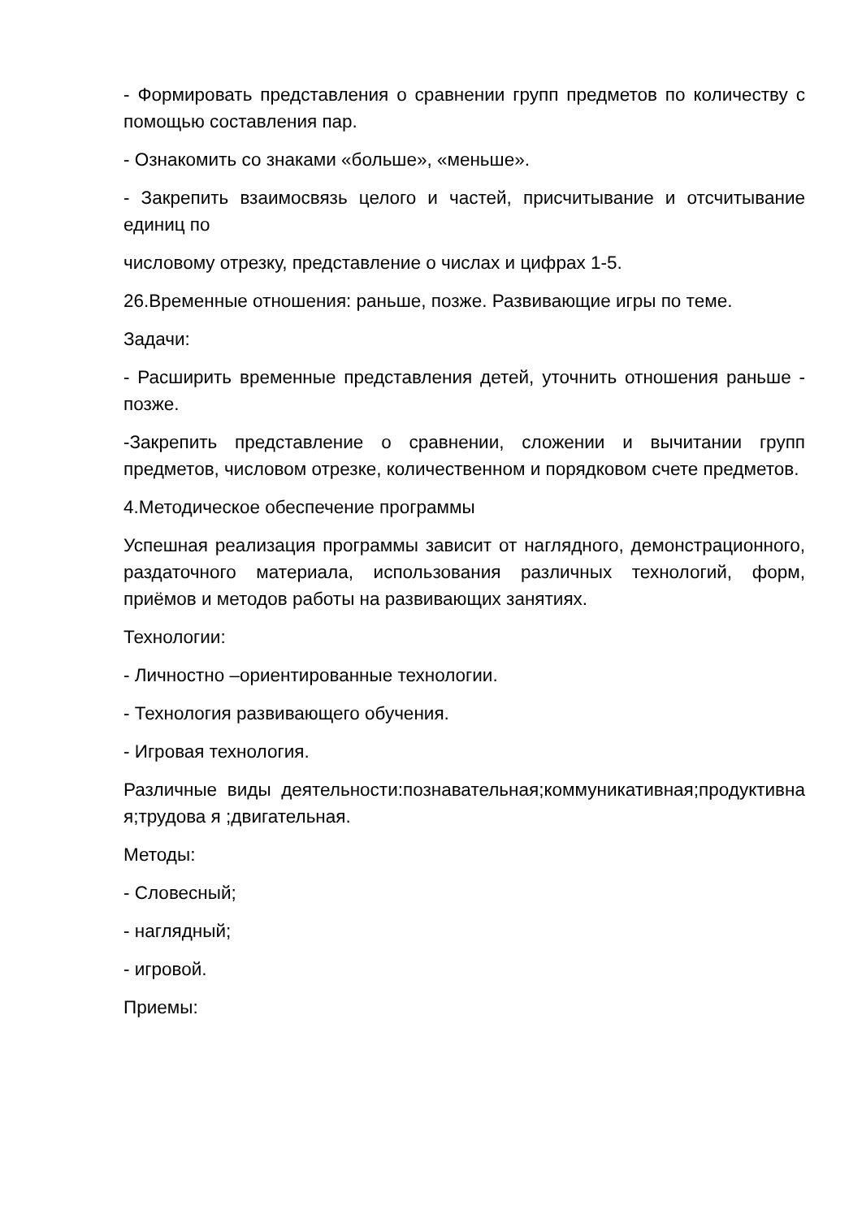- Формировать представления о сравнении групп предметов по количеству с помощью составления пар.
- Ознакомить со знаками «больше», «меньше».
- Закрепить взаимосвязь целого и частей, присчитывание и отсчитывание единиц по
числовому отрезку, представление о числах и цифрах 1-5.
26.Временные отношения: раньше, позже. Развивающие игры по теме.
Задачи:
- Расширить временные представления детей, уточнить отношения раньше - позже.
-Закрепить представление о сравнении, сложении и вычитании групп предметов, числовом отрезке, количественном и порядковом счете предметов.
4.Методическое обеспечение программы
Успешная реализация программы зависит от наглядного, демонстрационного, раздаточного материала, использования различных технологий, форм, приёмов и методов работы на развивающих занятиях.
Технологии:
- Личностно –ориентированные технологии.
- Технология развивающего обучения.
- Игровая технология.
Различные виды деятельности:познавательная;коммуникативная;продуктивная;трудова я ;двигательная.
Методы:
- Словесный;
- наглядный;
- игровой.
Приемы: